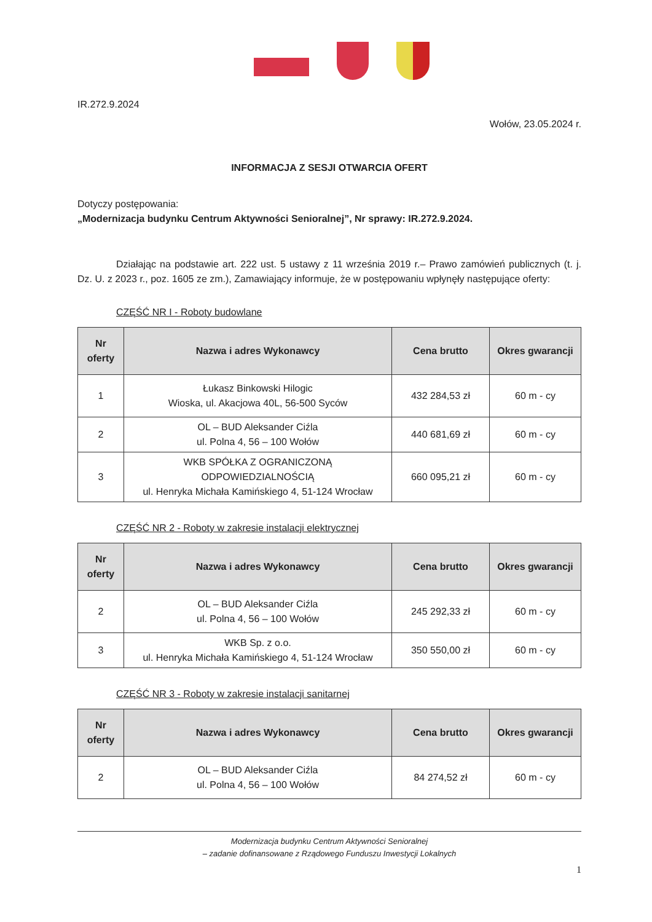IR.272.9.2024
Wołów, 23.05.2024 r.
INFORMACJA Z SESJI OTWARCIA OFERT
Dotyczy postępowania:
„Modernizacja budynku Centrum Aktywności Senioralnej”, Nr sprawy: IR.272.9.2024.
Działając na podstawie art. 222 ust. 5 ustawy z 11 września 2019 r.– Prawo zamówień publicznych (t. j. Dz. U. z 2023 r., poz. 1605 ze zm.), Zamawiający informuje, że w postępowaniu wpłynęły następujące oferty:
CZĘŚĆ NR I - Roboty budowlane
| Nr oferty | Nazwa i adres Wykonawcy | Cena brutto | Okres gwarancji |
| --- | --- | --- | --- |
| 1 | Łukasz Binkowski Hilogic Wioska, ul. Akacjowa 40L, 56-500 Syców | 432 284,53 zł | 60 m - cy |
| 2 | OL – BUD Aleksander Ciźla ul. Polna 4, 56 – 100 Wołów | 440 681,69 zł | 60 m - cy |
| 3 | WKB SPÓŁKA Z OGRANICZONĄ ODPOWIEDZIALNOŚCIĄ ul. Henryka Michała Kamińskiego 4, 51-124 Wrocław | 660 095,21 zł | 60 m - cy |
CZĘŚĆ NR 2 - Roboty w zakresie instalacji elektrycznej
| Nr oferty | Nazwa i adres Wykonawcy | Cena brutto | Okres gwarancji |
| --- | --- | --- | --- |
| 2 | OL – BUD Aleksander Ciźla ul. Polna 4, 56 – 100 Wołów | 245 292,33 zł | 60 m - cy |
| 3 | WKB Sp. z o.o. ul. Henryka Michała Kamińskiego 4, 51-124 Wrocław | 350 550,00 zł | 60 m - cy |
CZĘŚĆ NR 3 - Roboty w zakresie instalacji sanitarnej
| Nr oferty | Nazwa i adres Wykonawcy | Cena brutto | Okres gwarancji |
| --- | --- | --- | --- |
| 2 | OL – BUD Aleksander Ciźla ul. Polna 4, 56 – 100 Wołów | 84 274,52 zł | 60 m - cy |
Modernizacja budynku Centrum Aktywności Senioralnej
– zadanie dofinansowane z Rządowego Funduszu Inwestycji Lokalnych
1